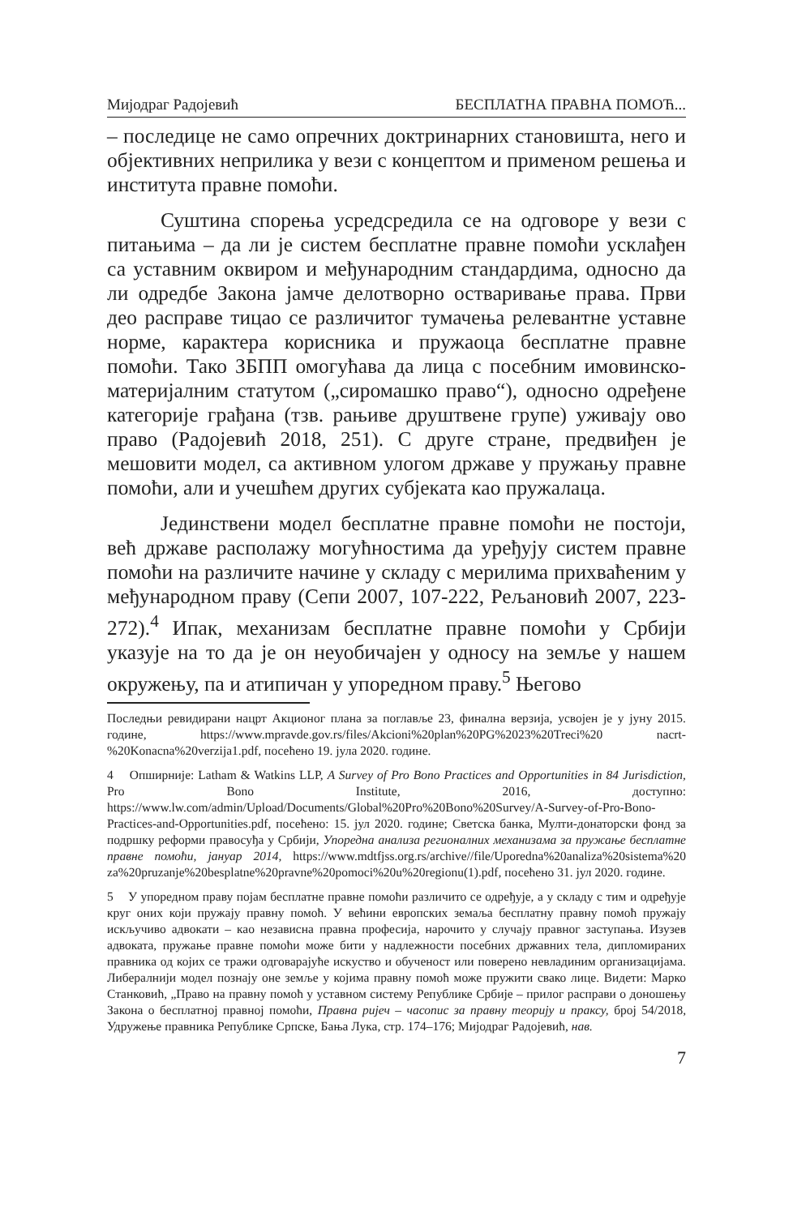Мијодраг Радојевић БЕСПЛАТНА ПРАВНА ПОМОЋ...
– последице не само опречних доктринарних становишта, него и објективних неприлика у вези с концептом и применом решења и института правне помоћи.
Суштина спорења усредсредила се на одговоре у вези с питањима – да ли је систем бесплатне правне помоћи усклађен са уставним оквиром и међународним стандардима, односно да ли одредбе Закона јамче делотворно остваривање права. Први део расправе тицао се различитог тумачења релевантне уставне норме, карактера корисника и пружаоца бесплатне правне помоћи. Тако ЗБПП омогућава да лица с посебним имовинско-материјалним статутом („сиромашко право“), односно одређене категорије грађана (тзв. рањиве друштвене групе) уживају ово право (Радојевић 2018, 251). С друге стране, предвиђен је мешовити модел, са активном улогом државе у пружању правне помоћи, али и учешћем других субјеката као пружалаца.
Јединствени модел бесплатне правне помоћи не постоји, већ државе располажу могућностима да уређују систем правне помоћи на различите начине у складу с мерилима прихваћеним у међународном праву (Сепи 2007, 107-222, Рељановић 2007, 223-272).<sup>4</sup> Ипак, механизам бесплатне правне помоћи у Србији указује на то да је он неуобичајен у односу на земље у нашем окружењу, па и атипичан у упоредном праву.<sup>5</sup> Његово
Последњи ревидирани нацрт Акционог плана за поглавље 23, финална верзија, усвојен је у јуну 2015. године, https://www.mpravde.gov.rs/files/Akcioni%20plan%20PG%2023%20Treci%20 nacrt-%20Konacna%20verzija1.pdf, посећено 19. јула 2020. године.
4 Опширније: Latham & Watkins LLP, A Survey of Pro Bono Practices and Opportunities in 84 Jurisdiction, Pro Bono Institute, 2016, доступно: https://www.lw.com/admin/Upload/Documents/Global%20Pro%20Bono%20Survey/A-Survey-of-Pro-Bono-Practices-and-Opportunities.pdf, посећено: 15. јул 2020. године; Светска банка, Мулти-донаторски фонд за подршку реформи правосуђа у Србији, Упоредна анализа регионалних механизама за пружање бесплатне правне помоћи, јануар 2014, https://www.mdtfjss.org.rs/archive//file/Uporedna%20analiza%20sistema%20 za%20pruzanje%20besplatne%20pravne%20pomoci%20u%20regionu(1).pdf, посећено 31. јул 2020. године.
5 У упоредном праву појам бесплатне правне помоћи различито се одређује, а у складу с тим и одређује круг оних који пружају правну помоћ. У већини европских земаља бесплатну правну помоћ пружају искључиво адвокати – као независна правна професија, нарочито у случају правног заступања. Изузев адвоката, пружање правне помоћи може бити у надлежности посебних државних тела, дипломираних правника од којих се тражи одговарајуће искуство и обученост или поверено невладиним организацијама. Либералнији модел познају оне земље у којима правну помоћ може пружити свако лице. Видети: Марко Станковић, „Право на правну помоћ у уставном систему Републике Србије – прилог расправи о доношењу Закона о бесплатној правној помоћи, Правна ријеч – часопис за правну теорију и праксу, број 54/2018, Удружење правника Републике Српске, Бања Лука, стр. 174–176; Мијодраг Радојевић, нав.
7